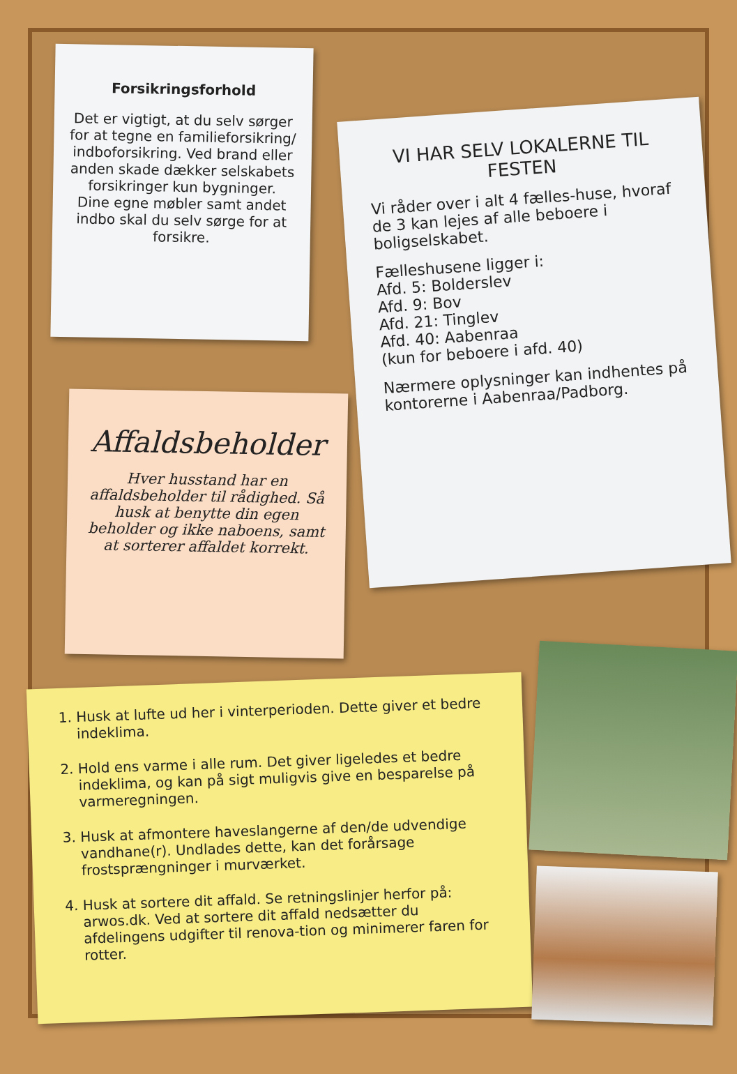Forsikringsforhold
Det er vigtigt, at du selv sørger for at tegne en familieforsikring/ indboforsikring. Ved brand eller anden skade dækker selskabets forsikringer kun bygninger.
Dine egne møbler samt andet indbo skal du selv sørge for at forsikre.
VI HAR SELV LOKALERNE TIL FESTEN
Vi råder over i alt 4 fælles-huse, hvoraf de 3 kan lejes af alle beboere i boligselskabet.
Fælleshusene ligger i:
Afd. 5: Bolderslev
Afd. 9: Bov
Afd. 21: Tinglev
Afd. 40: Aabenraa
(kun for beboere i afd. 40)
Nærmere oplysninger kan indhentes på kontorerne i Aabenraa/Padborg.
Affaldsbeholder
Hver husstand har en affaldsbeholder til rådighed. Så husk at benytte din egen beholder og ikke naboens, samt at sorterer affaldet korrekt.
1. Husk at lufte ud her i vinterperioden. Dette giver et bedre indeklima.
2. Hold ens varme i alle rum. Det giver ligeledes et bedre indeklima, og kan på sigt muligvis give en besparelse på varmeregningen.
3. Husk at afmontere haveslangerne af den/de udvendige vandhane(r). Undlades dette, kan det forårsage frostsprængninger i murværket.
4. Husk at sortere dit affald. Se retningslinjer herfor på: arwos.dk. Ved at sortere dit affald nedsætter du afdelingens udgifter til renova-tion og minimerer faren for rotter.